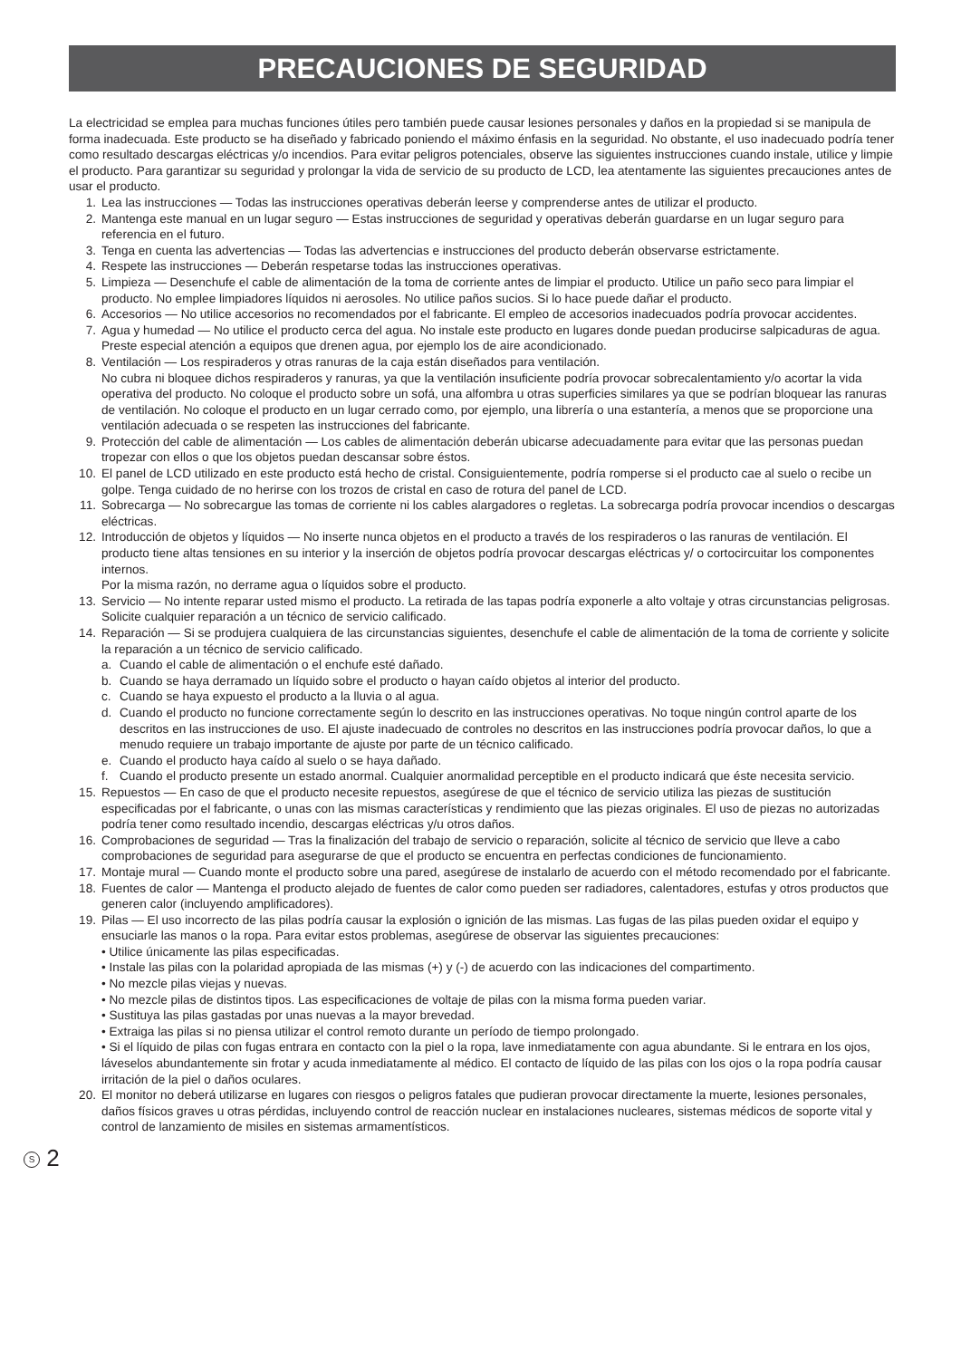PRECAUCIONES DE SEGURIDAD
La electricidad se emplea para muchas funciones útiles pero también puede causar lesiones personales y daños en la propiedad si se manipula de forma inadecuada. Este producto se ha diseñado y fabricado poniendo el máximo énfasis en la seguridad. No obstante, el uso inadecuado podría tener como resultado descargas eléctricas y/o incendios. Para evitar peligros potenciales, observe las siguientes instrucciones cuando instale, utilice y limpie el producto. Para garantizar su seguridad y prolongar la vida de servicio de su producto de LCD, lea atentamente las siguientes precauciones antes de usar el producto.
1. Lea las instrucciones — Todas las instrucciones operativas deberán leerse y comprenderse antes de utilizar el producto.
2. Mantenga este manual en un lugar seguro — Estas instrucciones de seguridad y operativas deberán guardarse en un lugar seguro para referencia en el futuro.
3. Tenga en cuenta las advertencias — Todas las advertencias e instrucciones del producto deberán observarse estrictamente.
4. Respete las instrucciones — Deberán respetarse todas las instrucciones operativas.
5. Limpieza — Desenchufe el cable de alimentación de la toma de corriente antes de limpiar el producto. Utilice un paño seco para limpiar el producto. No emplee limpiadores líquidos ni aerosoles. No utilice paños sucios. Si lo hace puede dañar el producto.
6. Accesorios — No utilice accesorios no recomendados por el fabricante. El empleo de accesorios inadecuados podría provocar accidentes.
7. Agua y humedad — No utilice el producto cerca del agua. No instale este producto en lugares donde puedan producirse salpicaduras de agua. Preste especial atención a equipos que drenen agua, por ejemplo los de aire acondicionado.
8. Ventilación — Los respiraderos y otras ranuras de la caja están diseñados para ventilación.
No cubra ni bloquee dichos respiraderos y ranuras, ya que la ventilación insuficiente podría provocar sobrecalentamiento y/o acortar la vida operativa del producto. No coloque el producto sobre un sofá, una alfombra u otras superficies similares ya que se podrían bloquear las ranuras de ventilación. No coloque el producto en un lugar cerrado como, por ejemplo, una librería o una estantería, a menos que se proporcione una ventilación adecuada o se respeten las instrucciones del fabricante.
9. Protección del cable de alimentación — Los cables de alimentación deberán ubicarse adecuadamente para evitar que las personas puedan tropezar con ellos o que los objetos puedan descansar sobre éstos.
10. El panel de LCD utilizado en este producto está hecho de cristal. Consiguientemente, podría romperse si el producto cae al suelo o recibe un golpe. Tenga cuidado de no herirse con los trozos de cristal en caso de rotura del panel de LCD.
11. Sobrecarga — No sobrecargue las tomas de corriente ni los cables alargadores o regletas. La sobrecarga podría provocar incendios o descargas eléctricas.
12. Introducción de objetos y líquidos — No inserte nunca objetos en el producto a través de los respiraderos o las ranuras de ventilación. El producto tiene altas tensiones en su interior y la inserción de objetos podría provocar descargas eléctricas y/ o cortocircuitar los componentes internos.
Por la misma razón, no derrame agua o líquidos sobre el producto.
13. Servicio — No intente reparar usted mismo el producto. La retirada de las tapas podría exponerle a alto voltaje y otras circunstancias peligrosas. Solicite cualquier reparación a un técnico de servicio calificado.
14. Reparación — Si se produjera cualquiera de las circunstancias siguientes, desenchufe el cable de alimentación de la toma de corriente y solicite la reparación a un técnico de servicio calificado.
a. Cuando el cable de alimentación o el enchufe esté dañado.
b. Cuando se haya derramado un líquido sobre el producto o hayan caído objetos al interior del producto.
c. Cuando se haya expuesto el producto a la lluvia o al agua.
d. Cuando el producto no funcione correctamente según lo descrito en las instrucciones operativas. No toque ningún control aparte de los descritos en las instrucciones de uso. El ajuste inadecuado de controles no descritos en las instrucciones podría provocar daños, lo que a menudo requiere un trabajo importante de ajuste por parte de un técnico calificado.
e. Cuando el producto haya caído al suelo o se haya dañado.
f. Cuando el producto presente un estado anormal. Cualquier anormalidad perceptible en el producto indicará que éste necesita servicio.
15. Repuestos — En caso de que el producto necesite repuestos, asegúrese de que el técnico de servicio utiliza las piezas de sustitución especificadas por el fabricante, o unas con las mismas características y rendimiento que las piezas originales. El uso de piezas no autorizadas podría tener como resultado incendio, descargas eléctricas y/u otros daños.
16. Comprobaciones de seguridad — Tras la finalización del trabajo de servicio o reparación, solicite al técnico de servicio que lleve a cabo comprobaciones de seguridad para asegurarse de que el producto se encuentra en perfectas condiciones de funcionamiento.
17. Montaje mural — Cuando monte el producto sobre una pared, asegúrese de instalarlo de acuerdo con el método recomendado por el fabricante.
18. Fuentes de calor — Mantenga el producto alejado de fuentes de calor como pueden ser radiadores, calentadores, estufas y otros productos que generen calor (incluyendo amplificadores).
19. Pilas — El uso incorrecto de las pilas podría causar la explosión o ignición de las mismas. Las fugas de las pilas pueden oxidar el equipo y ensuciarle las manos o la ropa. Para evitar estos problemas, asegúrese de observar las siguientes precauciones:
• Utilice únicamente las pilas especificadas.
• Instale las pilas con la polaridad apropiada de las mismas (+) y (-) de acuerdo con las indicaciones del compartimento.
• No mezcle pilas viejas y nuevas.
• No mezcle pilas de distintos tipos. Las especificaciones de voltaje de pilas con la misma forma pueden variar.
• Sustituya las pilas gastadas por unas nuevas a la mayor brevedad.
• Extraiga las pilas si no piensa utilizar el control remoto durante un período de tiempo prolongado.
• Si el líquido de pilas con fugas entrara en contacto con la piel o la ropa, lave inmediatamente con agua abundante. Si le entrara en los ojos, láveselos abundantemente sin frotar y acuda inmediatamente al médico. El contacto de líquido de las pilas con los ojos o la ropa podría causar irritación de la piel o daños oculares.
20. El monitor no deberá utilizarse en lugares con riesgos o peligros fatales que pudieran provocar directamente la muerte, lesiones personales, daños físicos graves u otras pérdidas, incluyendo control de reacción nuclear en instalaciones nucleares, sistemas médicos de soporte vital y control de lanzamiento de misiles en sistemas armamentísticos.
S 2